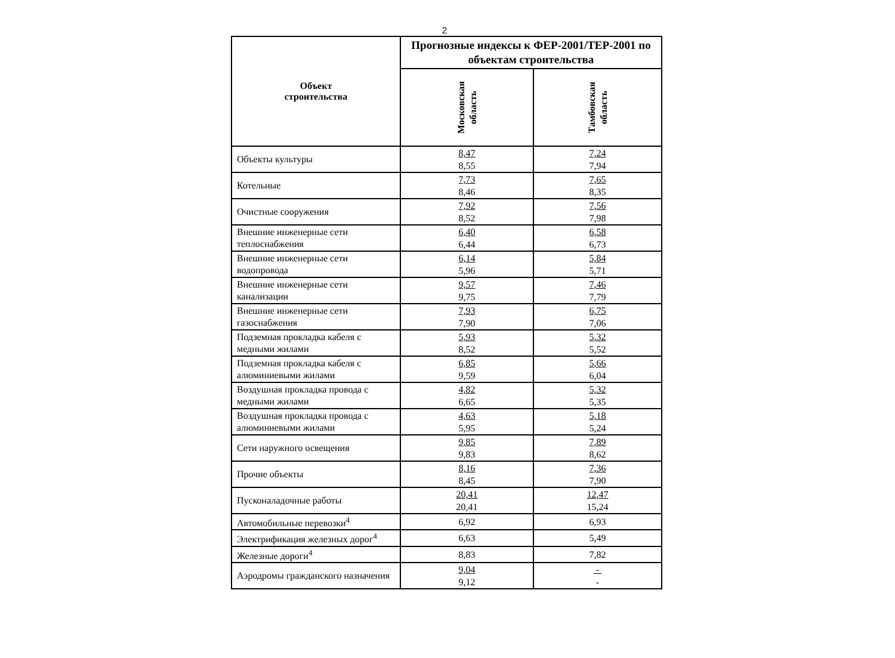2
| Объект строительства | Прогнозные индексы к ФЕР-2001/ТЕР-2001 по объектам строительства | |
| --- | --- | --- |
| | Московская область | Тамбовская область |
| Объекты культуры | 8,47 8,55 | 7,24 7,94 |
| Котельные | 7,73 8,46 | 7,65 8,35 |
| Очистные сооружения | 7,92 8,52 | 7,56 7,98 |
| Внешние инженерные сети теплоснабжения | 6,40 6,44 | 6,58 6,73 |
| Внешние инженерные сети водопровода | 6,14 5,96 | 5,84 5,71 |
| Внешние инженерные сети канализации | 9,57 9,75 | 7,46 7,79 |
| Внешние инженерные сети газоснабжения | 7,93 7,90 | 6,75 7,06 |
| Подземная прокладка кабеля с медными жилами | 5,93 8,52 | 5,32 5,52 |
| Подземная прокладка кабеля с алюминиевыми жилами | 6,85 9,59 | 5,66 6,04 |
| Воздушная прокладка провода с медными жилами | 4,82 6,65 | 5,32 5,35 |
| Воздушная прокладка провода с алюминиевыми жилами | 4,63 5,95 | 5,18 5,24 |
| Сети наружного освещения | 9,85 9,83 | 7,89 8,62 |
| Прочие объекты | 8,16 8,45 | 7,36 7,90 |
| Пусконаладочные работы | 20,41 20,41 | 12,47 15,24 |
| Автомобильные перевозки<sup>4</sup> | 6,92 | 6,93 |
| Электрификация железных дорог<sup>4</sup> | 6,63 | 5,49 |
| Железные дороги<sup>4</sup> | 8,83 | 7,82 |
| Аэродромы гражданского назначения | 9,04 9,12 | - - |